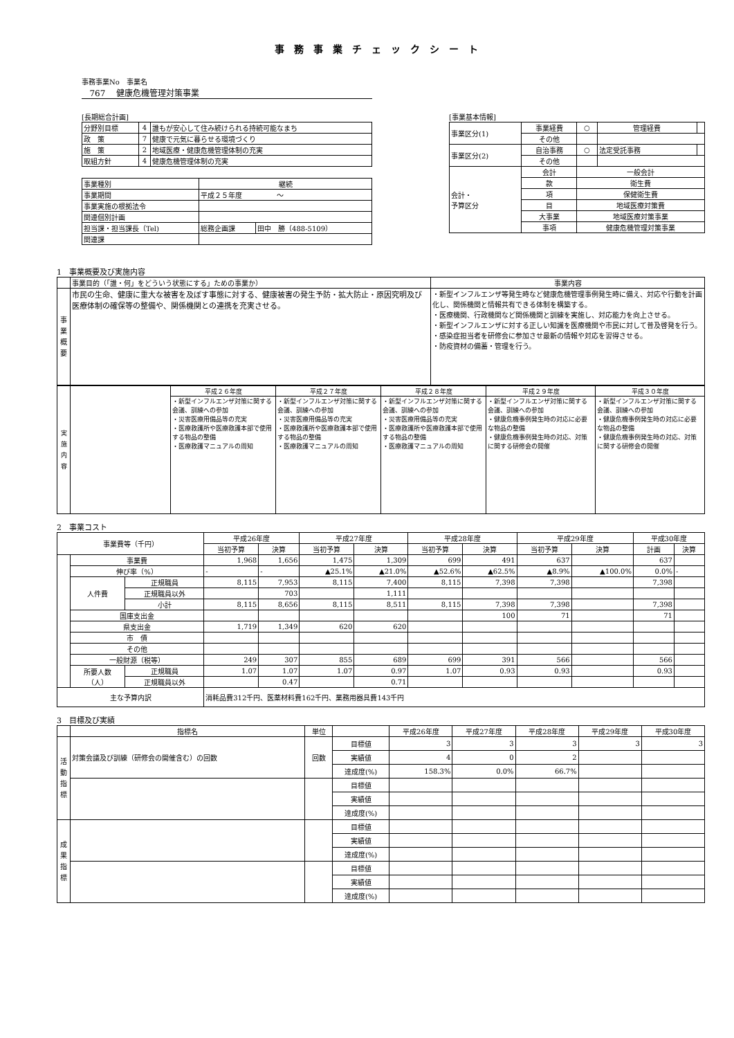事務事業チェックシート
事務事業No　事業名
767　 健康危機管理対策事業
[長期総合計画]
| 分野別目標 | 4 | 誰もが安心して住み続けられる持続可能なまち |
| 政 策 | 7 | 健康で元気に暮らせる環境づくり |
| 施 策 | 2 | 地域医療・健康危機管理体制の充実 |
| 取組方針 | 4 | 健康危機管理体制の充実 |
| 事業種別 | 継続 | |
| 事業期間 | 平成２５年度 ～ | |
| 事業実施の根拠法令 | | |
| 関連個別計画 | | |
| 担当課・担当課長（Tel) | 総務企画課 | 田中 勝（488-5109） |
| 関連課 | | |
[事業基本情報]
| 事業区分(1) | 事業経費 | ○ | 管理経費 | |
| | その他 | | | |
| 事業区分(2) | 自治事務 | ○ | 法定受託事務 | |
| | その他 | | | |
| 会計・ 予算区分 | 会計 | 一般会計 | | |
| | 款 | 衛生費 | | |
| | 項 | 保健衛生費 | | |
| | 目 | 地域医療対策費 | | |
| | 大事業 | 地域医療対策事業 | | |
| | 事項 | 健康危機管理対策事業 | | |
1　事業概要及び実施内容
| | 事業目的（「誰・何」をどういう状態にする」ための事業か） | 事業内容 |
| 事 業 概 要 | 市民の生命、健康に重大な被害を及ぼす事態に対する、健康被害の発生予防・拡大防止・原因究明及び医療体制の確保等の整備や、関係機関との連携を充実させる。 | ・新型インフルエンザ等発生時など健康危機管理事例発生時に備え、対応や行動を計画化し、関係機関と情報共有できる体制を構築する。 ・医療機関、行政機関など関係機関と訓練を実施し、対応能力を向上させる。 ・新型インフルエンザに対する正しい知識を医療機関や市民に対して普及啓発を行う。 ・感染症担当者を研修会に参加させ最新の情報や対応を習得させる。 ・防疫資材の備蓄・管理を行う。 |
| 実 施 内 容 | | 平成２６年度 | 平成２７年度 | 平成２８年度 | 平成２９年度 | 平成３０年度 |
| | | ・新型インフルエンザ対策に関する会議、訓練への参加 ・災害医療用備品等の充実 ・医療救護所や医療救護本部で使用する物品の整備 ・医療救護マニュアルの周知 | ・新型インフルエンザ対策に関する会議、訓練への参加 ・災害医療用備品等の充実 ・医療救護所や医療救護本部で使用する物品の整備 ・医療救護マニュアルの周知 | ・新型インフルエンザ対策に関する会議、訓練への参加 ・災害医療用備品等の充実 ・医療救護所や医療救護本部で使用する物品の整備 ・医療救護マニュアルの周知 | ・新型インフルエンザ対策に関する会議、訓練への参加 ・健康危機事例発生時の対応に必要な物品の整備 ・健康危機事例発生時の対応、対策に関する研修会の開催 | ・新型インフルエンザ対策に関する会議、訓練への参加 ・健康危機事例発生時の対応に必要な物品の整備 ・健康危機事例発生時の対応、対策に関する研修会の開催 |
2　事業コスト
| 事業費等（千円） | | | 平成26年度 | | 平成27年度 | | 平成28年度 | | 平成29年度 | | 平成30年度 | |
| --- | --- | --- | --- | --- | --- | --- | --- | --- | --- | --- | --- | --- |
| | | | 当初予算 | 決算 | 当初予算 | 決算 | 当初予算 | 決算 | 当初予算 | 決算 | 計画 | 決算 |
| | 事業費 | | 1,968 | 1,656 | 1,475 | 1,309 | 699 | 491 | 637 | | 637 | |
| | 伸び率（%） | | - | - | ▲25.1% | ▲21.0% | ▲52.6% | ▲62.5% | ▲8.9% | ▲100.0% | 0.0% | - |
| | 人件費 | 正規職員 | 8,115 | 7,953 | 8,115 | 7,400 | 8,115 | 7,398 | 7,398 | | 7,398 | |
| | | 正規職員以外 | | 703 | | 1,111 | | | | | | |
| | | 小計 | 8,115 | 8,656 | 8,115 | 8,511 | 8,115 | 7,398 | 7,398 | | 7,398 | |
| | 国庫支出金 | | | | | | | 100 | 71 | | 71 | |
| | 県支出金 | | 1,719 | 1,349 | 620 | 620 | | | | | | |
| | 市 債 | | | | | | | | | | | |
| | その他 | | | | | | | | | | | |
| | 一般財源（税等） | | 249 | 307 | 855 | 689 | 699 | 391 | 566 | | 566 | |
| | 所要人数 （人） | 正規職員 | 1.07 | 1.07 | 1.07 | 0.97 | 1.07 | 0.93 | 0.93 | | 0.93 | |
| | | 正規職員以外 | | 0.47 | | 0.71 | | | | | | |
| 主な予算内訳 | | | 消耗品費312千円、医薬材料費162千円、業務用器具費143千円 | | | | | | | | | |
3　目標及び実績
| | 指標名 | 単位 | | 平成26年度 | 平成27年度 | 平成28年度 | 平成29年度 | 平成30年度 |
| --- | --- | --- | --- | --- | --- | --- | --- | --- |
| 活 動 指 標 | 対策会議及び訓練（研修会の開催含む）の回数 | 回数 | 目標値 | 3 | 3 | 3 | 3 | 3 |
| | | | 実績値 | 4 | 0 | 2 | | |
| | | | 達成度(%) | 158.3% | 0.0% | 66.7% | | |
| | | | 目標値 | | | | | |
| | | | 実績値 | | | | | |
| | | | 達成度(%) | | | | | |
| 成 果 指 標 | | | 目標値 | | | | | |
| | | | 実績値 | | | | | |
| | | | 達成度(%) | | | | | |
| | | | 目標値 | | | | | |
| | | | 実績値 | | | | | |
| | | | 達成度(%) | | | | | |